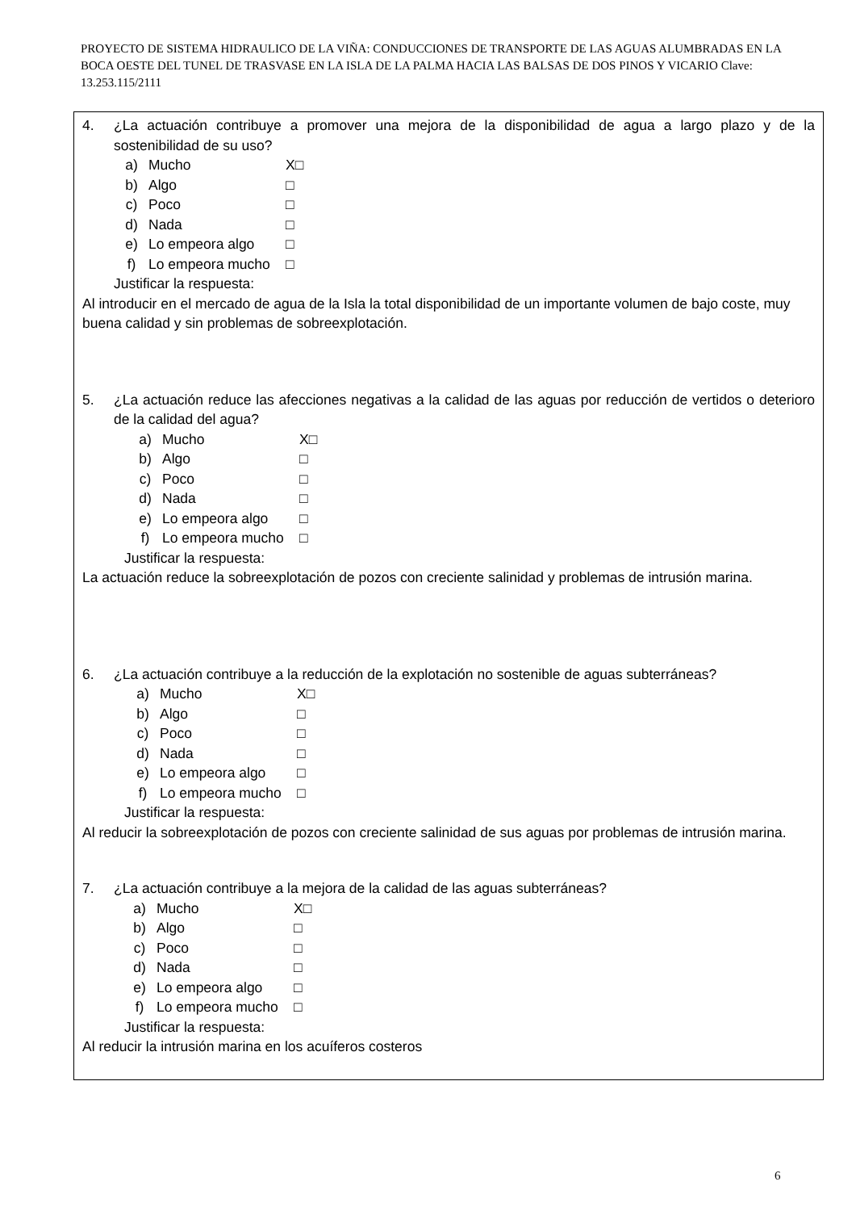PROYECTO DE SISTEMA HIDRAULICO DE LA VIÑA: CONDUCCIONES DE TRANSPORTE DE LAS AGUAS ALUMBRADAS EN LA BOCA OESTE DEL TUNEL DE TRASVASE EN LA ISLA DE LA PALMA HACIA LAS BALSAS DE DOS PINOS Y VICARIO Clave: 13.253.115/2111
4. ¿La actuación contribuye a promover una mejora de la disponibilidad de agua a largo plazo y de la sostenibilidad de su uso?
a) Mucho X□
b) Algo □
c) Poco □
d) Nada □
e) Lo empeora algo □
f) Lo empeora mucho □
Justificar la respuesta:
Al introducir en el mercado de agua de la Isla la total disponibilidad de un importante volumen de bajo coste, muy buena calidad y sin problemas de sobreexplotación.
5. ¿La actuación reduce las afecciones negativas a la calidad de las aguas por reducción de vertidos o deterioro de la calidad del agua?
a) Mucho X□
b) Algo □
c) Poco □
d) Nada □
e) Lo empeora algo □
f) Lo empeora mucho □
Justificar la respuesta:
La actuación reduce la sobreexplotación de pozos con creciente salinidad y problemas de intrusión marina.
6. ¿La actuación contribuye a la reducción de la explotación no sostenible de aguas subterráneas?
a) Mucho X□
b) Algo □
c) Poco □
d) Nada □
e) Lo empeora algo □
f) Lo empeora mucho □
Justificar la respuesta:
Al reducir la sobreexplotación de pozos con creciente salinidad de sus aguas por problemas de intrusión marina.
7. ¿La actuación contribuye a la mejora de la calidad de las aguas subterráneas?
a) Mucho X□
b) Algo □
c) Poco □
d) Nada □
e) Lo empeora algo □
f) Lo empeora mucho □
Justificar la respuesta:
Al reducir la intrusión marina en los acuíferos costeros
6